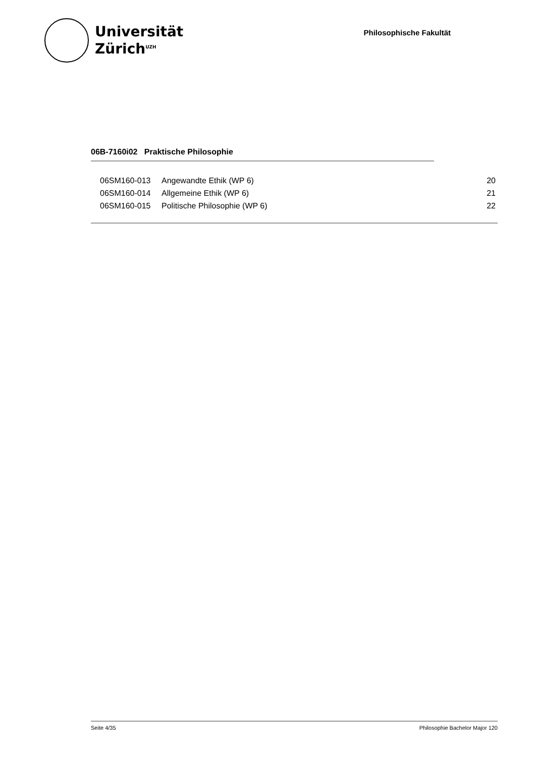Universität
Zürich<sup>UZH</sup>
Philosophische Fakultät
06B-7160i02 Praktische Philosophie
| 06SM160-013 | Angewandte Ethik (WP 6) | 20 |
| 06SM160-014 | Allgemeine Ethik (WP 6) | 21 |
| 06SM160-015 | Politische Philosophie (WP 6) | 22 |
Seite 4/35 Philosophie Bachelor Major 120